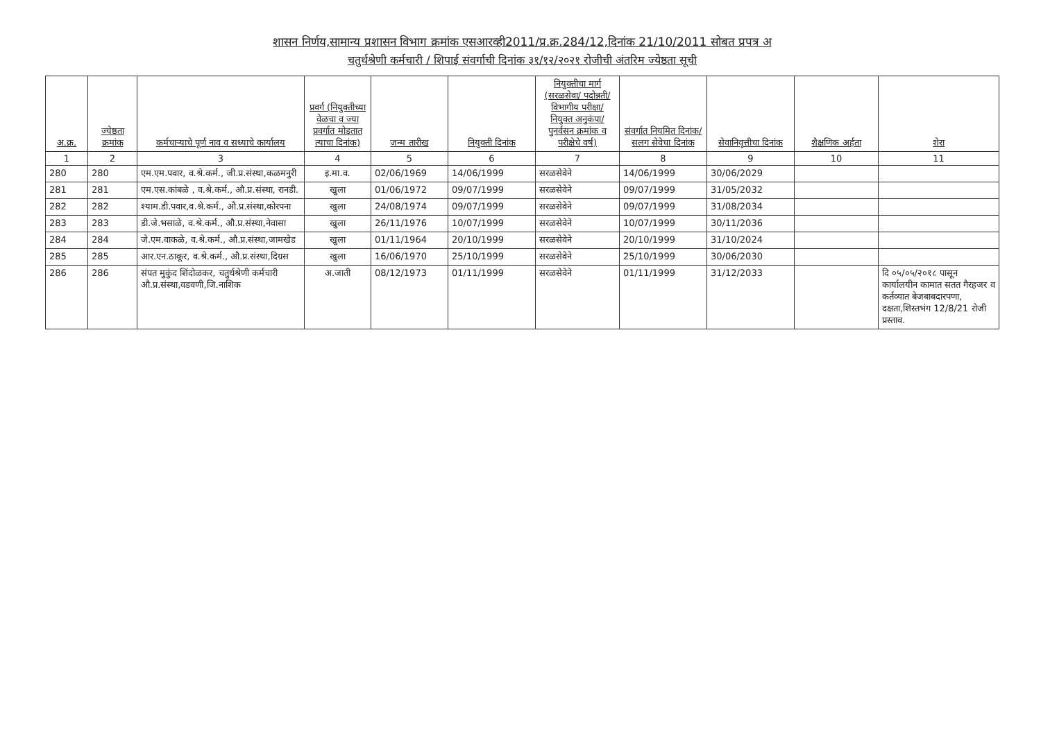शासन निर्णय,सामान्य प्रशासन विभाग क्रमांक एसआरव्ही2011/प्र.क्र.284/12,दिनांक 21/10/2011 सोबत प्रपत्र अ
चतुर्थश्रेणी कर्मचारी / शिपाई संवर्गाची दिनांक ३१/१२/२०२१ रोजीची अंतरिम ज्येष्ठता सूची
| अ.क्र. | ज्येष्ठता क्रमांक | कर्मचाऱ्याचे पूर्ण नाव व सध्याचे कार्यालय | प्रवर्ग (नियुक्तीच्या वेळचा व ज्या प्रवर्गात मोडतात त्याचा दिनांक) | जन्म तारीख | नियुक्ती दिनांक | नियुक्तीचा मार्ग (सरळसेवा/ पदोन्नती/ विभागीय परीक्षा/ नियुक्त अनुकंपा/ पुनर्वसन क्रमांक व परीक्षेचे वर्ष) | संवर्गात नियमित दिनांक/ सलग सेवेचा दिनांक | सेवानिवृत्तीचा दिनांक | शैक्षणिक अर्हता | शेरा |
| --- | --- | --- | --- | --- | --- | --- | --- | --- | --- | --- |
| 1 | 2 | 3 | 4 | 5 | 6 | 7 | 8 | 9 | 10 | 11 |
| 280 | 280 | एम.एम.पवार, व.श्रे.कर्म., जी.प्र.संस्था,कळमनुरी | इ.मा.व. | 02/06/1969 | 14/06/1999 | सरळसेवेने | 14/06/1999 | 30/06/2029 | | |
| 281 | 281 | एम.एस.कांबळे , व.श्रे.कर्म., औ.प्र.संस्था, रानडी. | खुला | 01/06/1972 | 09/07/1999 | सरळसेवेने | 09/07/1999 | 31/05/2032 | | |
| 282 | 282 | श्याम.डी.पवार,व.श्रे.कर्म., औ.प्र.संस्था,कोरपना | खुला | 24/08/1974 | 09/07/1999 | सरळसेवेने | 09/07/1999 | 31/08/2034 | | |
| 283 | 283 | डी.जे.भसाळे, व.श्रे.कर्म., औ.प्र.संस्था,नेवासा | खुला | 26/11/1976 | 10/07/1999 | सरळसेवेने | 10/07/1999 | 30/11/2036 | | |
| 284 | 284 | जे.एम.वाकळे, व.श्रे.कर्म., औ.प्र.संस्था,जामखेड | खुला | 01/11/1964 | 20/10/1999 | सरळसेवेने | 20/10/1999 | 31/10/2024 | | |
| 285 | 285 | आर.एन.ठाकूर, व.श्रे.कर्म., औ.प्र.संस्था,दिग्रस | खुला | 16/06/1970 | 25/10/1999 | सरळसेवेने | 25/10/1999 | 30/06/2030 | | |
| 286 | 286 | संपत मुकुंद शिंदोळकर, चतुर्थश्रेणी कर्मचारी औ.प्र.संस्था,वडवणी,जि.नाशिक | अ.जाती | 08/12/1973 | 01/11/1999 | सरळसेवेने | 01/11/1999 | 31/12/2033 | | दि ०५/०५/२०१८ पासून कार्यालयीन कामात सतत गैरहजर व कर्तव्यात बेजबाबदारपणा, दक्षता,शिस्तभंग 12/8/21 रोजी प्रस्ताव. |